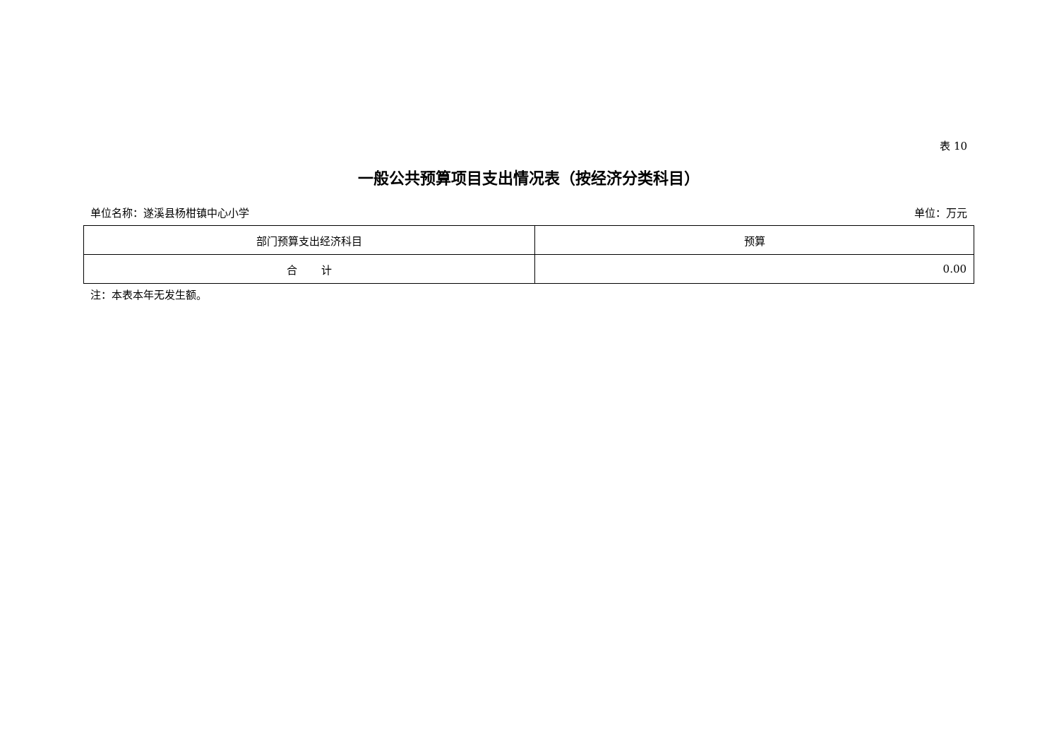表 10
一般公共预算项目支出情况表（按经济分类科目）
单位名称：遂溪县杨柑镇中心小学 单位：万元
| 部门预算支出经济科目 | 预算 |
| --- | --- |
| 合 计 | 0.00 |
注：本表本年无发生额。